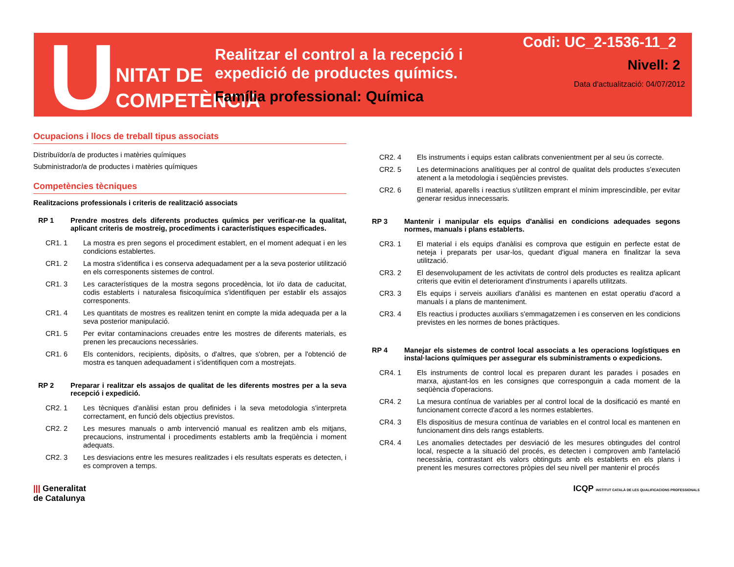U
NITAT DE
COMPETÈNCIA
Realitzar el control a la recepció i expedició de productes químics.
Família professional: Química
Codi: UC_2-1536-11_2
Nivell: 2
Data d'actualització: 04/07/2012
Ocupacions i llocs de treball tipus associats
Distribuïdor/a de productes i matèries químiques
Subministrador/a de productes i matèries químiques
Competències tècniques
Realitzacions professionals i criteris de realització associats
RP 1 Prendre mostres dels diferents productes químics per verificar-ne la qualitat, aplicant criteris de mostreig, procediments i característiques especificades.
CR1. 1 La mostra es pren segons el procediment establert, en el moment adequat i en les condicions establertes.
CR1. 2 La mostra s'identifica i es conserva adequadament per a la seva posterior utilització en els corresponents sistemes de control.
CR1. 3 Les característiques de la mostra segons procedència, lot i/o data de caducitat, codis establerts i naturalesa fisicoquímica s'identifiquen per establir els assajos corresponents.
CR1. 4 Les quantitats de mostres es realitzen tenint en compte la mida adequada per a la seva posterior manipulació.
CR1. 5 Per evitar contaminacions creuades entre les mostres de diferents materials, es prenen les precaucions necessàries.
CR1. 6 Els contenidors, recipients, dipòsits, o d'altres, que s'obren, per a l'obtenció de mostra es tanquen adequadament i s'identifiquen com a mostrejats.
RP 2 Preparar i realitzar els assajos de qualitat de les diferents mostres per a la seva recepció i expedició.
CR2. 1 Les tècniques d'anàlisi estan prou definides i la seva metodologia s'interpreta correctament, en funció dels objectius previstos.
CR2. 2 Les mesures manuals o amb intervenció manual es realitzen amb els mitjans, precaucions, instrumental i procediments establerts amb la freqüència i moment adequats.
CR2. 3 Les desviacions entre les mesures realitzades i els resultats esperats es detecten, i es comproven a temps.
CR2. 4 Els instruments i equips estan calibrats convenientment per al seu ús correcte.
CR2. 5 Les determinacions analítiques per al control de qualitat dels productes s'executen atenent a la metodologia i seqüències previstes.
CR2. 6 El material, aparells i reactius s'utilitzen emprant el mínim imprescindible, per evitar generar residus innecessaris.
RP 3 Mantenir i manipular els equips d'anàlisi en condicions adequades segons normes, manuals i plans establerts.
CR3. 1 El material i els equips d'anàlisi es comprova que estiguin en perfecte estat de neteja i preparats per usar-los, quedant d'igual manera en finalitzar la seva utilització.
CR3. 2 El desenvolupament de les activitats de control dels productes es realitza aplicant criteris que evitin el deteriorament d'instruments i aparells utilitzats.
CR3. 3 Els equips i serveis auxiliars d'anàlisi es mantenen en estat operatiu d'acord a manuals i a plans de manteniment.
CR3. 4 Els reactius i productes auxiliars s'emmagatzemen i es conserven en les condicions previstes en les normes de bones pràctiques.
RP 4 Manejar els sistemes de control local associats a les operacions logístiques en instal·lacions químiques per assegurar els subministraments o expedicions.
CR4. 1 Els instruments de control local es preparen durant les parades i posades en marxa, ajustant-los en les consignes que corresponguin a cada moment de la seqüència d'operacions.
CR4. 2 La mesura contínua de variables per al control local de la dosificació es manté en funcionament correcte d'acord a les normes establertes.
CR4. 3 Els dispositius de mesura contínua de variables en el control local es mantenen en funcionament dins dels rangs establerts.
CR4. 4 Les anomalies detectades per desviació de les mesures obtingudes del control local, respecte a la situació del procés, es detecten i comproven amb l'antelació necessària, contrastant els valors obtinguts amb els establerts en els plans i prenent les mesures correctores pròpies del seu nivell per mantenir el procés
||| Generalitat
de Catalunya
ICQP INSTITUT CATALÀ DE LES QUALIFICACIONS PROFESSIONALS